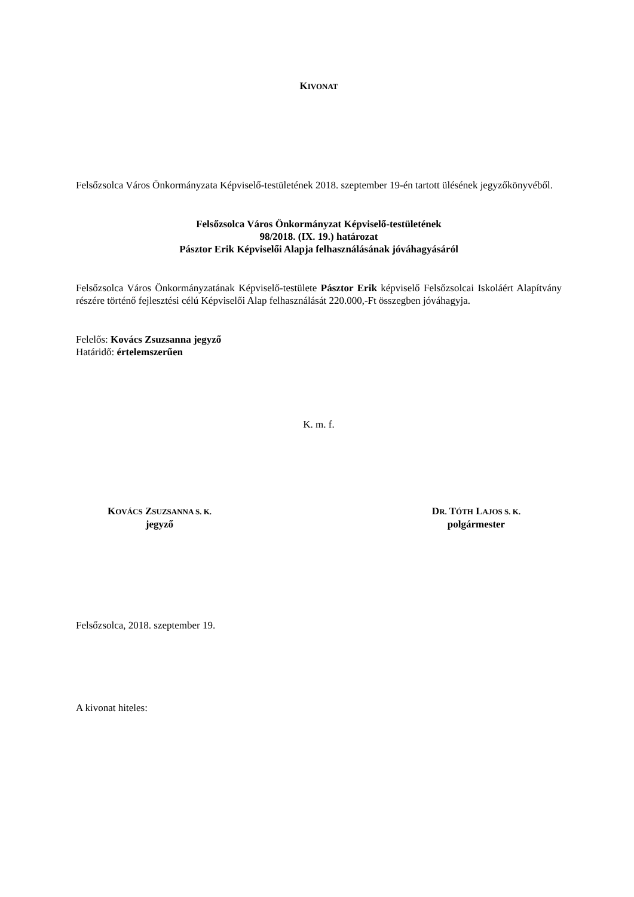KIVONAT
Felsőzsolca Város Önkormányzata Képviselő-testületének 2018. szeptember 19-én tartott ülésének jegyzőkönyvéből.
Felsőzsolca Város Önkormányzat Képviselő-testületének
98/2018. (IX. 19.) határozat
Pásztor Erik Képviselői Alapja felhasználásának jóváhagyásáról
Felsőzsolca Város Önkormányzatának Képviselő-testülete Pásztor Erik képviselő Felsőzsolcai Iskoláért Alapítvány részére történő fejlesztési célú Képviselői Alap felhasználását 220.000,-Ft összegben jóváhagyja.
Felelős: Kovács Zsuzsanna jegyző
Határidő: értelemszerűen
K. m. f.
KOVÁCS ZSUZSANNA S. K.
jegyző
DR. TÓTH LAJOS S. K.
polgármester
Felsőzsolca, 2018. szeptember 19.
A kivonat hiteles: